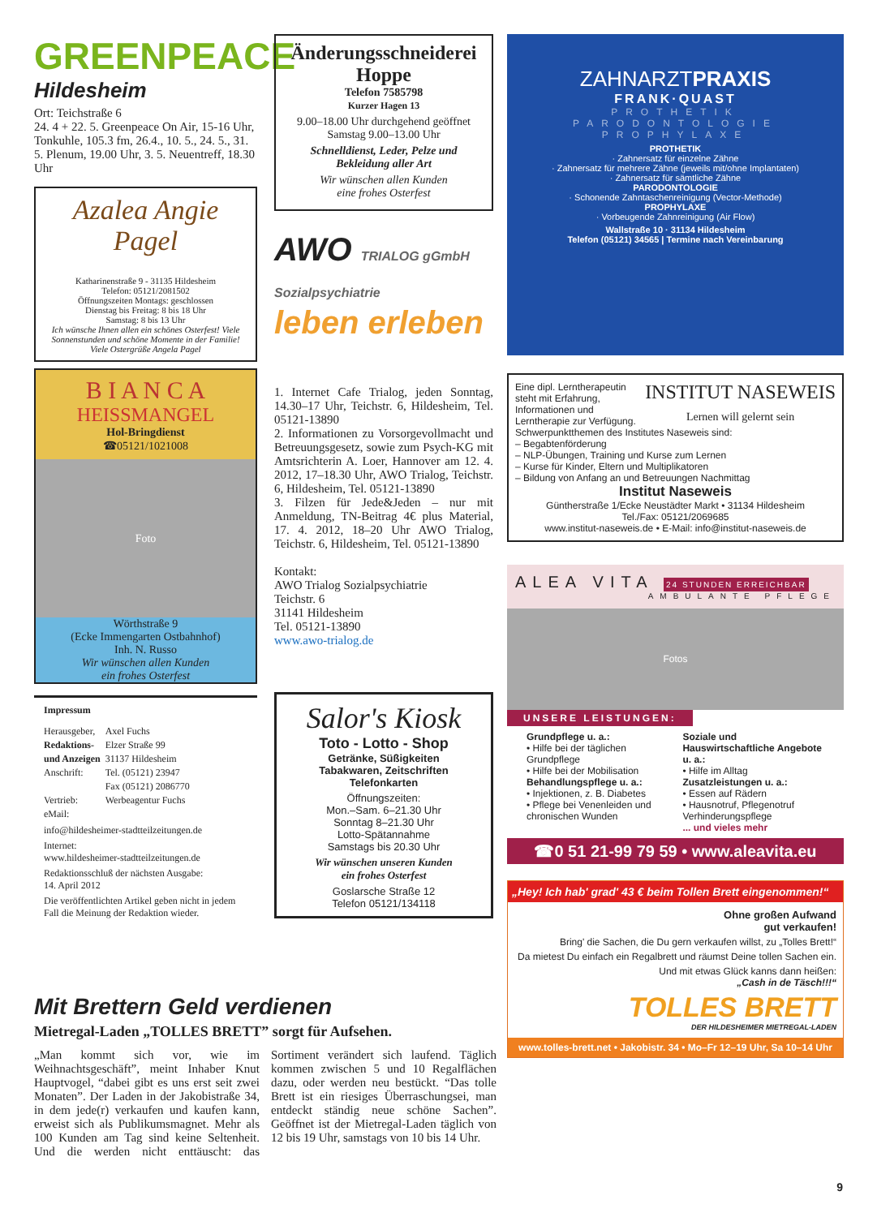GREENPEACE
Hildesheim
Ort: Teichstraße 6
24. 4 + 22. 5. Greenpeace On Air, 15-16 Uhr, Tonkuhle, 105.3 fm, 26.4., 10. 5., 24. 5., 31. 5. Plenum, 19.00 Uhr, 3. 5. Neuentreff, 18.30 Uhr
Azalea Angie Pagel
Katharinenstraße 9 - 31135 Hildesheim
Telefon: 05121/2081502
Öffnungszeiten Montags: geschlossen
Dienstag bis Freitag: 8 bis 18 Uhr
Samstag: 8 bis 13 Uhr
Ich wünsche Ihnen allen ein schönes Osterfest! Viele Sonnenstunden und schöne Momente in der Familie! Viele Ostergrüße Angela Pagel
B I A N C A
HEISSMANGEL
Hol-Bringdienst
☎05121/1021008
Foto
Wörthstraße 9
(Ecke Immengarten Ostbahnhof)
Inh. N. Russo
Wir wünschen allen Kunden
ein frohes Osterfest
Impressum
| Herausgeber, | Axel Fuchs |
| Redaktions- | Elzer Straße 99 |
| und Anzeigen | 31137 Hildesheim |
| Anschrift: | Tel. (05121) 23947 |
| | Fax (05121) 2086770 |
| Vertrieb: | Werbeagentur Fuchs |
| eMail: | |
info@hildesheimer-stadtteilzeitungen.de
Internet:
www.hildesheimer-stadtteilzeitungen.de
Redaktionsschluß der nächsten Ausgabe:
14. April 2012
Die veröffentlichten Artikel geben nicht in jedem Fall die Meinung der Redaktion wieder.
Änderungsschneiderei
Hoppe
Telefon 7585798
Kurzer Hagen 13
9.00–18.00 Uhr durchgehend geöffnet
Samstag 9.00–13.00 Uhr
Schnelldienst, Leder, Pelze und Bekleidung aller Art
Wir wünschen allen Kunden
eine frohes Osterfest
AWO TRIALOG gGmbH Sozialpsychiatrie
leben erleben
1. Internet Cafe Trialog, jeden Sonntag, 14.30–17 Uhr, Teichstr. 6, Hildesheim, Tel. 05121-13890
2. Informationen zu Vorsorgevollmacht und Betreuungsgesetz, sowie zum Psych-KG mit Amtsrichterin A. Loer, Hannover am 12. 4. 2012, 17–18.30 Uhr, AWO Trialog, Teichstr. 6, Hildesheim, Tel. 05121-13890
3. Filzen für Jede&Jeden – nur mit Anmeldung, TN-Beitrag 4€ plus Material, 17. 4. 2012, 18–20 Uhr AWO Trialog, Teichstr. 6, Hildesheim, Tel. 05121-13890
Kontakt:
AWO Trialog Sozialpsychiatrie
Teichstr. 6
31141 Hildesheim
Tel. 05121-13890
www.awo-trialog.de
Salor's Kiosk
Toto - Lotto - Shop
Getränke, Süßigkeiten
Tabakwaren, Zeitschriften
Telefonkarten
Öffnungszeiten:
Mon.–Sam. 6–21.30 Uhr
Sonntag 8–21.30 Uhr
Lotto-Spätannahme
Samstags bis 20.30 Uhr
Wir wünschen unseren Kunden
ein frohes Osterfest
Goslarsche Straße 12
Telefon 05121/134118
ZAHNARZTPRAXIS
FRANK·QUAST
PROTHETIK
PARODONTOLOGIE
PROPHYLAXE
PROTHETIK
· Zahnersatz für einzelne Zähne
· Zahnersatz für mehrere Zähne (jeweils mit/ohne Implantaten)
· Zahnersatz für sämtliche Zähne
PARODONTOLOGIE
· Schonende Zahntaschenreinigung (Vector-Methode)
PROPHYLAXE
· Vorbeugende Zahnreinigung (Air Flow)
Wallstraße 10 · 31134 Hildesheim
Telefon (05121) 34565 | Termine nach Vereinbarung
INSTITUT NASEWEIS
Lernen will gelernt sein
Eine dipl. Lerntherapeutin steht mit Erfahrung, Informationen und Lerntherapie zur Verfügung.
Schwerpunktthemen des Institutes Naseweis sind:
– Begabtenförderung
– NLP-Übungen, Training und Kurse zum Lernen
– Kurse für Kinder, Eltern und Multiplikatoren
– Bildung von Anfang an und Betreuungen Nachmittag
Institut Naseweis
Güntherstraße 1/Ecke Neustädter Markt • 31134 Hildesheim
Tel./Fax: 05121/2069685
www.institut-naseweis.de • E-Mail: info@institut-naseweis.de
ALEA VITA 24 STUNDEN ERREICHBAR
AMBULANTE PFLEGE
Fotos
UNSERE LEISTUNGEN:
Grundpflege u. a.:
• Hilfe bei der täglichen Grundpflege
• Hilfe bei der Mobilisation
Behandlungspflege u. a.:
• Injektionen, z. B. Diabetes
• Pflege bei Venenleiden und chronischen Wunden
Soziale und Hauswirtschaftliche Angebote u. a.:
• Hilfe im Alltag
Zusatzleistungen u. a.:
• Essen auf Rädern
• Hausnotruf, Pflegenotruf
Verhinderungspflege
... und vieles mehr
☎0 51 21-99 79 59 • www.aleavita.eu
„Hey! Ich hab' grad' 43 € beim Tollen Brett eingenommen!“
Ohne großen Aufwand
gut verkaufen!
Bring' die Sachen, die Du gern verkaufen willst, zu „Tolles Brett!“
Da mietest Du einfach ein Regalbrett und räumst Deine tollen Sachen ein.
Und mit etwas Glück kanns dann heißen:
„Cash in de Täsch!!!“
TOLLES BRETT
DER HILDESHEIMER MIETREGAL-LADEN
www.tolles-brett.net • Jakobistr. 34 • Mo–Fr 12–19 Uhr, Sa 10–14 Uhr
Mit Brettern Geld verdienen
Mietregal-Laden „TOLLES BRETT” sorgt für Aufsehen.
„Man kommt sich vor, wie im Weihnachtsgeschäft”, meint Inhaber Knut Hauptvogel, “dabei gibt es uns erst seit zwei Monaten”. Der Laden in der Jakobistraße 34, in dem jede(r) verkaufen und kaufen kann, erweist sich als Publikumsmagnet. Mehr als 100 Kunden am Tag sind keine Seltenheit. Und die werden nicht enttäuscht: das Sortiment verändert sich laufend. Täglich kommen zwischen 5 und 10 Regalflächen dazu, oder werden neu bestückt. “Das tolle Brett ist ein riesiges Überraschungsei, man entdeckt ständig neue schöne Sachen”. Geöffnet ist der Mietregal-Laden täglich von 12 bis 19 Uhr, samstags von 10 bis 14 Uhr.
9